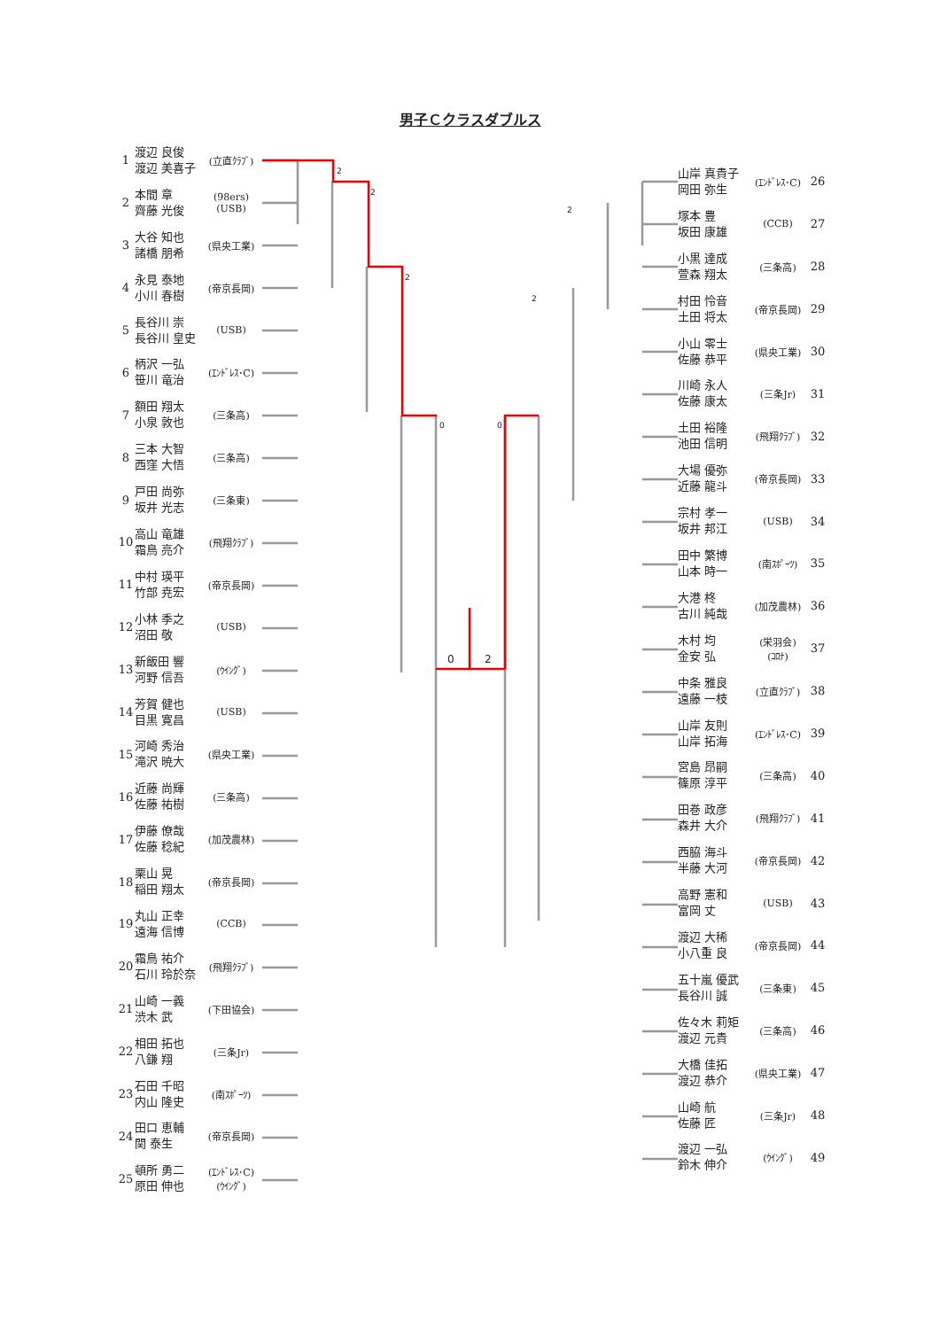2
2
2
0
0
2
2
0
2
男子Ｃクラスダブルス
1 渡辺 良俊
渡辺 美喜子 (立直ｸﾗﾌﾞ)
2 本間 章
齊藤 光俊 (98ers)
(USB)
3 大谷 知也
諸橋 朋希 (県央工業)
4 永見 泰地
小川 春樹 (帝京長岡)
5 長谷川 崇
長谷川 皇史 (USB)
6 柄沢 一弘
笹川 竜治 (ｴﾝﾄﾞﾚｽ･C)
7 額田 翔太
小泉 敦也 (三条高)
8 三本 大智
西窪 大悟 (三条高)
9 戸田 尚弥
坂井 光志 (三条東)
10 高山 竜雄
霜鳥 亮介 (飛翔ｸﾗﾌﾞ)
11 中村 瑛平
竹部 尭宏 (帝京長岡)
12 小林 季之
沼田 敬 (USB)
13 新飯田 響
河野 信吾 (ｳｲﾝｸﾞ)
14 芳賀 健也
目黒 寛昌 (USB)
15 河崎 秀治
滝沢 暁大 (県央工業)
16 近藤 尚輝
佐藤 祐樹 (三条高)
17 伊藤 僚哉
佐藤 稔紀 (加茂農林)
18 栗山 晃
稲田 翔太 (帝京長岡)
19 丸山 正幸
遠海 信博 (CCB)
20 霜鳥 祐介
石川 玲於奈 (飛翔ｸﾗﾌﾞ)
21 山崎 一義
渋木 武 (下田協会)
22 相田 拓也
八鎌 翔 (三条Jr)
23 石田 千昭
内山 隆史 (南ｽﾎﾟｰﾂ)
24 田口 恵輔
関 泰生 (帝京長岡)
25 頓所 勇二
原田 伸也 (ｴﾝﾄﾞﾚｽ･C)
(ｳｲﾝｸﾞ)
山岸 真貴子
岡田 弥生 (ｴﾝﾄﾞﾚｽ･C) 26
塚本 豊
坂田 康雄 (CCB) 27
小黒 達成
萱森 翔太 (三条高) 28
村田 怜音
土田 将太 (帝京長岡) 29
小山 零士
佐藤 恭平 (県央工業) 30
川崎 永人
佐藤 康太 (三条Jr) 31
土田 裕隆
池田 信明 (飛翔ｸﾗﾌﾞ) 32
大場 優弥
近藤 龍斗 (帝京長岡) 33
宗村 孝一
坂井 邦江 (USB) 34
田中 繁博
山本 時一 (南ｽﾎﾟｰﾂ) 35
大港 柊
古川 純哉 (加茂農林) 36
木村 均
金安 弘 (栄羽会)
(ｺﾛﾅ) 37
中条 雅良
遠藤 一枝 (立直ｸﾗﾌﾞ) 38
山岸 友則
山岸 拓海 (ｴﾝﾄﾞﾚｽ･C) 39
宮島 昂嗣
篠原 淳平 (三条高) 40
田巻 政彦
森井 大介 (飛翔ｸﾗﾌﾞ) 41
西脇 海斗
半藤 大河 (帝京長岡) 42
高野 憲和
富岡 丈 (USB) 43
渡辺 大稀
小八重 良 (帝京長岡) 44
五十嵐 優武
長谷川 誠 (三条東) 45
佐々木 莉矩
渡辺 元貴 (三条高) 46
大橋 佳拓
渡辺 恭介 (県央工業) 47
山崎 航
佐藤 匠 (三条Jr) 48
渡辺 一弘
鈴木 伸介 (ｳｲﾝｸﾞ) 49